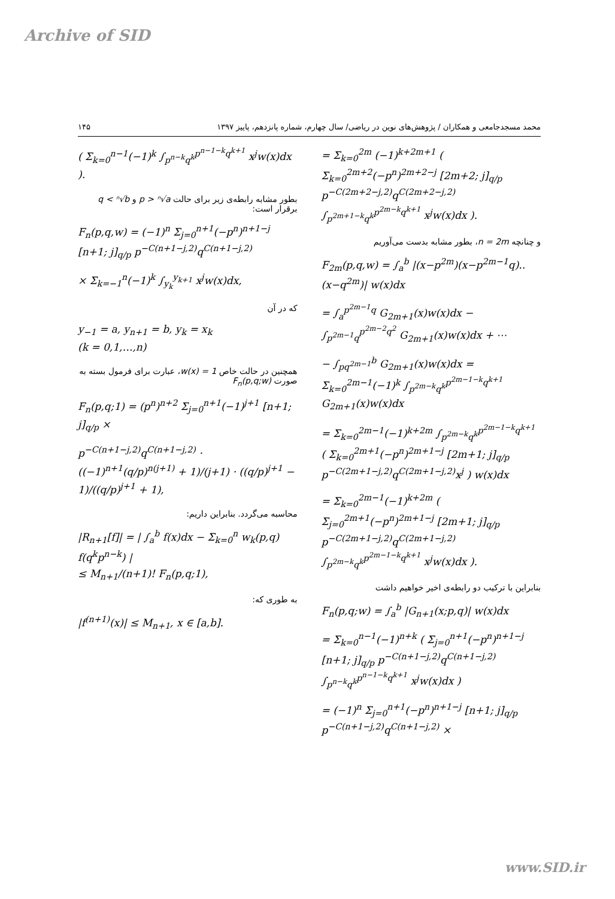Archive of SID
۱۴۵ محمد مسجدجامعی و همکاران / پژوهش‌های نوین در ریاضی/ سال چهارم، شماره پانزدهم، پاییز ۱۳۹۷
= Σ<sub>k=0</sub><sup>2m</sup> (−1)<sup>k+2m+1</sup> ( Σ<sub>k=0</sub><sup>2m+2</sup>(−p<sup>n</sup>)<sup>2m+2−j</sup> [2m+2; j]<sub>q/p</sub> p<sup>−C(2m+2−j,2)</sup>q<sup>C(2m+2−j,2)</sup> ∫<sub>p<sup>2m+1−k</sup>q<sup>k</sup></sub><sup>p<sup>2m−k</sup>q<sup>k+1</sup></sup> x<sup>j</sup>w(x)dx ).
و چنانچه n = 2m، بطور مشابه بدست می‌آوریم
F<sub>2m</sub>(p,q,w) = ∫<sub>a</sub><sup>b</sup> |(x−p<sup>2m</sup>)(x−p<sup>2m−1</sup>q)..(x−q<sup>2m</sup>)| w(x)dx
= ∫<sub>a</sub><sup>p<sup>2m−1</sup>q</sup> G<sub>2m+1</sub>(x)w(x)dx − ∫<sub>p<sup>2m−1</sup>q</sub><sup>p<sup>2m−2</sup>q<sup>2</sup></sup> G<sub>2m+1</sub>(x)w(x)dx + ⋯
− ∫<sub>pq<sup>2m−1</sup></sub><sup>b</sup> G<sub>2m+1</sub>(x)w(x)dx = Σ<sub>k=0</sub><sup>2m−1</sup>(−1)<sup>k</sup> ∫<sub>p<sup>2m−k</sup>q<sup>k</sup></sub><sup>p<sup>2m−1−k</sup>q<sup>k+1</sup></sup> G<sub>2m+1</sub>(x)w(x)dx
= Σ<sub>k=0</sub><sup>2m−1</sup>(−1)<sup>k+2m</sup> ∫<sub>p<sup>2m−k</sup>q<sup>k</sup></sub><sup>p<sup>2m−1−k</sup>q<sup>k+1</sup></sup> ( Σ<sub>k=0</sub><sup>2m+1</sup>(−p<sup>n</sup>)<sup>2m+1−j</sup> [2m+1; j]<sub>q/p</sub> p<sup>−C(2m+1−j,2)</sup>q<sup>C(2m+1−j,2)</sup>x<sup>j</sup> ) w(x)dx
= Σ<sub>k=0</sub><sup>2m−1</sup>(−1)<sup>k+2m</sup> ( Σ<sub>j=0</sub><sup>2m+1</sup>(−p<sup>n</sup>)<sup>2m+1−j</sup> [2m+1; j]<sub>q/p</sub> p<sup>−C(2m+1−j,2)</sup>q<sup>C(2m+1−j,2)</sup> ∫<sub>p<sup>2m−k</sup>q<sup>k</sup></sub><sup>p<sup>2m−1−k</sup>q<sup>k+1</sup></sup> x<sup>j</sup>w(x)dx ).
بنابراین با ترکیب دو رابطه‌ی اخیر خواهیم داشت
F<sub>n</sub>(p,q;w) = ∫<sub>a</sub><sup>b</sup> |G<sub>n+1</sub>(x;p,q)| w(x)dx
= Σ<sub>k=0</sub><sup>n−1</sup>(−1)<sup>n+k</sup> ( Σ<sub>j=0</sub><sup>n+1</sup>(−p<sup>n</sup>)<sup>n+1−j</sup> [n+1; j]<sub>q/p</sub> p<sup>−C(n+1−j,2)</sup>q<sup>C(n+1−j,2)</sup> ∫<sub>p<sup>n−k</sup>q<sup>k</sup></sub><sup>p<sup>n−1−k</sup>q<sup>k+1</sup></sup> x<sup>j</sup>w(x)dx )
= (−1)<sup>n</sup> Σ<sub>j=0</sub><sup>n+1</sup>(−p<sup>n</sup>)<sup>n+1−j</sup> [n+1; j]<sub>q/p</sub> p<sup>−C(n+1−j,2)</sup>q<sup>C(n+1−j,2)</sup> ×
( Σ<sub>k=0</sub><sup>n−1</sup>(−1)<sup>k</sup> ∫<sub>p<sup>n−k</sup>q<sup>k</sup></sub><sup>p<sup>n−1−k</sup>q<sup>k+1</sup></sup> x<sup>j</sup>w(x)dx ).
بطور مشابه رابطه‌ی زیر برای حالت p > ⁿ√a و q < ⁿ√b برقرار است:
F<sub>n</sub>(p,q,w) = (−1)<sup>n</sup> Σ<sub>j=0</sub><sup>n+1</sup>(−p<sup>n</sup>)<sup>n+1−j</sup> [n+1; j]<sub>q/p</sub> p<sup>−C(n+1−j,2)</sup>q<sup>C(n+1−j,2)</sup>
× Σ<sub>k=−1</sub><sup>n</sup>(−1)<sup>k</sup> ∫<sub>y<sub>k</sub></sub><sup>y<sub>k+1</sub></sup> x<sup>j</sup>w(x)dx,
که در آن
y<sub>−1</sub> = a, y<sub>n+1</sub> = b, y<sub>k</sub> = x<sub>k</sub>
(k = 0,1,…,n)
همچنین در حالت خاص w(x) = 1، عبارت برای فرمول بسته به صورت F<sub>n</sub>(p,q;w)
F<sub>n</sub>(p,q;1) = (p<sup>n</sup>)<sup>n+2</sup> Σ<sub>j=0</sub><sup>n+1</sup>(−1)<sup>j+1</sup> [n+1; j]<sub>q/p</sub> ×
p<sup>−C(n+1−j,2)</sup>q<sup>C(n+1−j,2)</sup> · ((−1)<sup>n+1</sup>(q/p)<sup>n(j+1)</sup> + 1)/(j+1) · ((q/p)<sup>j+1</sup> − 1)/((q/p)<sup>j+1</sup> + 1),
محاسبه می‌گردد. بنابراین داریم:
|R<sub>n+1</sub>[f]| = | ∫<sub>a</sub><sup>b</sup> f(x)dx − Σ<sub>k=0</sub><sup>n</sup> w<sub>k</sub>(p,q) f(q<sup>k</sup>p<sup>n−k</sup>) |
≤ M<sub>n+1</sub>/(n+1)! F<sub>n</sub>(p,q;1),
به طوری که:
|f<sup>(n+1)</sup>(x)| ≤ M<sub>n+1</sub>, x ∈ [a,b].
www.SID.ir